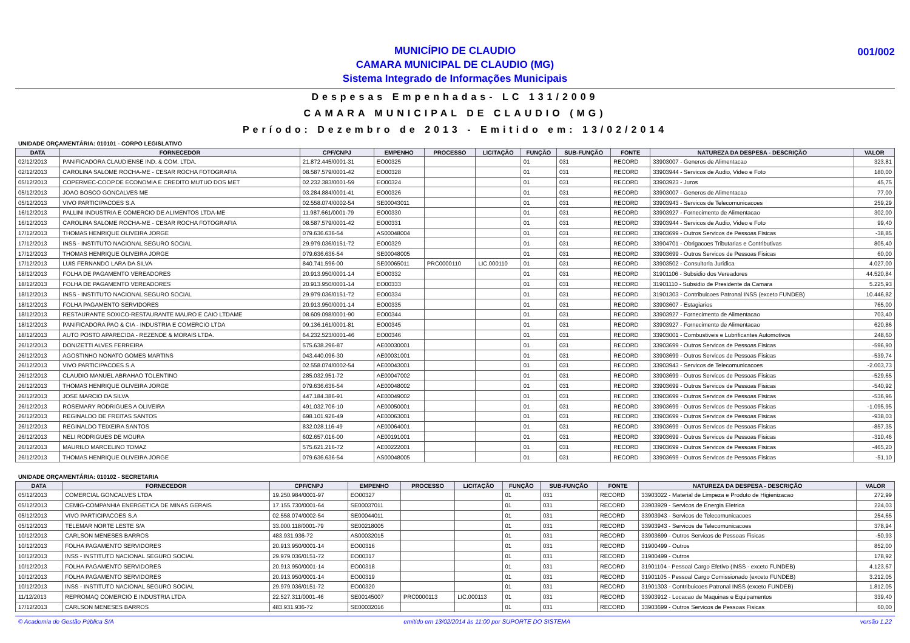001/002 MUNICÍPIO DE CLAUDIO
CAMARA MUNICIPAL DE CLAUDIO (MG)
Sistema Integrado de Informações Municipais
Despesas Empenhadas- LC 131/2009
CAMARA MUNICIPAL DE CLAUDIO (MG)
Período: Dezembro de 2013 - Emitido em: 13/02/2014
UNIDADE ORÇAMENTÁRIA: 010101 - CORPO LEGISLATIVO
| DATA | FORNECEDOR | CPF/CNPJ | EMPENHO | PROCESSO | LICITAÇÃO | FUNÇÃO | SUB-FUNÇÃO | FONTE | NATUREZA DA DESPESA - DESCRIÇÃO | VALOR |
| --- | --- | --- | --- | --- | --- | --- | --- | --- | --- | --- |
| 02/12/2013 | PANIFICADORA CLAUDIENSE IND. & COM. LTDA. | 21.872.445/0001-31 | EO00325 | | | 01 | 031 | RECORD | 33903007 - Generos de Alimentacao | 323,81 |
| 02/12/2013 | CAROLINA SALOME ROCHA-ME - CESAR ROCHA FOTOGRAFIA | 08.587.579/0001-42 | EO00328 | | | 01 | 031 | RECORD | 33903944 - Servicos de Audio, Video e Foto | 180,00 |
| 05/12/2013 | COPERMEC-COOP.DE ECONOMIA E CREDITO MUTUO DOS MET | 02.232.383/0001-59 | EO00324 | | | 01 | 031 | RECORD | 33903923 - Juros | 45,75 |
| 05/12/2013 | JOAO BOSCO GONCALVES ME | 03.284.884/0001-41 | EO00326 | | | 01 | 031 | RECORD | 33903007 - Generos de Alimentacao | 77,00 |
| 05/12/2013 | VIVO PARTICIPACOES S.A | 02.558.074/0002-54 | SE00043011 | | | 01 | 031 | RECORD | 33903943 - Servicos de Telecomunicacoes | 259,29 |
| 16/12/2013 | PALLINI INDUSTRIA E COMERCIO DE ALIMENTOS LTDA-ME | 11.987.661/0001-79 | EO00330 | | | 01 | 031 | RECORD | 33903927 - Fornecimento de Alimentacao | 302,00 |
| 16/12/2013 | CAROLINA SALOME ROCHA-ME - CESAR ROCHA FOTOGRAFIA | 08.587.579/0001-42 | EO00331 | | | 01 | 031 | RECORD | 33903944 - Servicos de Audio, Video e Foto | 99,40 |
| 17/12/2013 | THOMAS HENRIQUE OLIVEIRA JORGE | 079.636.636-54 | AS00048004 | | | 01 | 031 | RECORD | 33903699 - Outros Servicos de Pessoas Fisicas | -38,85 |
| 17/12/2013 | INSS - INSTITUTO NACIONAL SEGURO SOCIAL | 29.979.036/0151-72 | EO00329 | | | 01 | 031 | RECORD | 33904701 - Obrigacoes Tributarias e Contributivas | 805,40 |
| 17/12/2013 | THOMAS HENRIQUE OLIVEIRA JORGE | 079.636.636-54 | SE00048005 | | | 01 | 031 | RECORD | 33903699 - Outros Servicos de Pessoas Fisicas | 60,00 |
| 17/12/2013 | LUIS FERNANDO LARA DA SILVA | 840.741.596-00 | SE00065011 | PRC0000110 | LIC.000110 | 01 | 031 | RECORD | 33903502 - Consultoria Juridica | 4.027,00 |
| 18/12/2013 | FOLHA DE PAGAMENTO VEREADORES | 20.913.950/0001-14 | EO00332 | | | 01 | 031 | RECORD | 31901106 - Subsidio dos Vereadores | 44.520,84 |
| 18/12/2013 | FOLHA DE PAGAMENTO VEREADORES | 20.913.950/0001-14 | EO00333 | | | 01 | 031 | RECORD | 31901110 - Subsidio de Presidente da Camara | 5.225,93 |
| 18/12/2013 | INSS - INSTITUTO NACIONAL SEGURO SOCIAL | 29.979.036/0151-72 | EO00334 | | | 01 | 031 | RECORD | 31901303 - Contribuicoes Patronal INSS (exceto FUNDEB) | 10.446,82 |
| 18/12/2013 | FOLHA PAGAMENTO SERVIDORES | 20.913.950/0001-14 | EO00335 | | | 01 | 031 | RECORD | 33903607 - Estagiarios | 765,00 |
| 18/12/2013 | RESTAURANTE SOXICO-RESTAURANTE MAURO E CAIO LTDAME | 08.609.098/0001-90 | EO00344 | | | 01 | 031 | RECORD | 33903927 - Fornecimento de Alimentacao | 703,40 |
| 18/12/2013 | PANIFICADORA PAO & CIA - INDUSTRIA E COMERCIO LTDA | 09.136.161/0001-81 | EO00345 | | | 01 | 031 | RECORD | 33903927 - Fornecimento de Alimentacao | 620,86 |
| 18/12/2013 | AUTO POSTO APARECIDA - REZENDE & MORAIS LTDA. | 64.232.523/0001-46 | EO00346 | | | 01 | 031 | RECORD | 33903001 - Combustiveis e Lubrificantes Automotivos | 248,60 |
| 26/12/2013 | DONIZETTI ALVES FERREIRA | 575.638.296-87 | AE00030001 | | | 01 | 031 | RECORD | 33903699 - Outros Servicos de Pessoas Fisicas | -596,90 |
| 26/12/2013 | AGOSTINHO NONATO GOMES MARTINS | 043.440.096-30 | AE00031001 | | | 01 | 031 | RECORD | 33903699 - Outros Servicos de Pessoas Fisicas | -539,74 |
| 26/12/2013 | VIVO PARTICIPACOES S.A | 02.558.074/0002-54 | AE00043001 | | | 01 | 031 | RECORD | 33903943 - Servicos de Telecomunicacoes | -2.003,73 |
| 26/12/2013 | CLAUDIO MANUEL ABRAHAO TOLENTINO | 285.032.951-72 | AE00047002 | | | 01 | 031 | RECORD | 33903699 - Outros Servicos de Pessoas Fisicas | -529,65 |
| 26/12/2013 | THOMAS HENRIQUE OLIVEIRA JORGE | 079.636.636-54 | AE00048002 | | | 01 | 031 | RECORD | 33903699 - Outros Servicos de Pessoas Fisicas | -540,92 |
| 26/12/2013 | JOSE MARCIO DA SILVA | 447.184.386-91 | AE00049002 | | | 01 | 031 | RECORD | 33903699 - Outros Servicos de Pessoas Fisicas | -536,96 |
| 26/12/2013 | ROSEMARY RODRIGUES A OLIVEIRA | 491.032.706-10 | AE00050001 | | | 01 | 031 | RECORD | 33903699 - Outros Servicos de Pessoas Fisicas | -1.095,95 |
| 26/12/2013 | REGINALDO DE FREITAS SANTOS | 698.101.926-49 | AE00063001 | | | 01 | 031 | RECORD | 33903699 - Outros Servicos de Pessoas Fisicas | -938,03 |
| 26/12/2013 | REGINALDO TEIXEIRA SANTOS | 832.028.116-49 | AE00064001 | | | 01 | 031 | RECORD | 33903699 - Outros Servicos de Pessoas Fisicas | -857,35 |
| 26/12/2013 | NELI RODRIGUES DE MOURA | 602.657.016-00 | AE00191001 | | | 01 | 031 | RECORD | 33903699 - Outros Servicos de Pessoas Fisicas | -310,46 |
| 26/12/2013 | MAURILO MARCELINO TOMAZ | 575.621.216-72 | AE00222001 | | | 01 | 031 | RECORD | 33903699 - Outros Servicos de Pessoas Fisicas | -465,20 |
| 26/12/2013 | THOMAS HENRIQUE OLIVEIRA JORGE | 079.636.636-54 | AS00048005 | | | 01 | 031 | RECORD | 33903699 - Outros Servicos de Pessoas Fisicas | -51,10 |
UNIDADE ORÇAMENTÁRIA: 010102 - SECRETARIA
| DATA | FORNECEDOR | CPF/CNPJ | EMPENHO | PROCESSO | LICITAÇÃO | FUNÇÃO | SUB-FUNÇÃO | FONTE | NATUREZA DA DESPESA - DESCRIÇÃO | VALOR |
| --- | --- | --- | --- | --- | --- | --- | --- | --- | --- | --- |
| 05/12/2013 | COMERCIAL GONCALVES LTDA | 19.250.984/0001-97 | EO00327 | | | 01 | 031 | RECORD | 33903022 - Material de Limpeza e Produto de Higienizacao | 272,99 |
| 05/12/2013 | CEMIG-COMPANHIA ENERGETICA DE MINAS GERAIS | 17.155.730/0001-64 | SE00037011 | | | 01 | 031 | RECORD | 33903929 - Servicos de Energia Eletrica | 224,03 |
| 05/12/2013 | VIVO PARTICIPACOES S.A | 02.558.074/0002-54 | SE00044011 | | | 01 | 031 | RECORD | 33903943 - Servicos de Telecomunicacoes | 254,65 |
| 05/12/2013 | TELEMAR NORTE LESTE S/A | 33.000.118/0001-79 | SE00218005 | | | 01 | 031 | RECORD | 33903943 - Servicos de Telecomunicacoes | 378,94 |
| 10/12/2013 | CARLSON MENESES BARROS | 483.931.936-72 | AS00032015 | | | 01 | 031 | RECORD | 33903699 - Outros Servicos de Pessoas Fisicas | -50,93 |
| 10/12/2013 | FOLHA PAGAMENTO SERVIDORES | 20.913.950/0001-14 | EO00316 | | | 01 | 031 | RECORD | 31900499 - Outros | 852,00 |
| 10/12/2013 | INSS - INSTITUTO NACIONAL SEGURO SOCIAL | 29.979.036/0151-72 | EO00317 | | | 01 | 031 | RECORD | 31900499 - Outros | 178,92 |
| 10/12/2013 | FOLHA PAGAMENTO SERVIDORES | 20.913.950/0001-14 | EO00318 | | | 01 | 031 | RECORD | 31901104 - Pessoal Cargo Efetivo (INSS - exceto FUNDEB) | 4.123,67 |
| 10/12/2013 | FOLHA PAGAMENTO SERVIDORES | 20.913.950/0001-14 | EO00319 | | | 01 | 031 | RECORD | 31901105 - Pessoal Cargo Comissionado (exceto FUNDEB) | 3.212,05 |
| 10/12/2013 | INSS - INSTITUTO NACIONAL SEGURO SOCIAL | 29.979.036/0151-72 | EO00320 | | | 01 | 031 | RECORD | 31901303 - Contribuicoes Patronal INSS (exceto FUNDEB) | 1.812,05 |
| 11/12/2013 | REPROMAQ COMERCIO E INDUSTRIA LTDA | 22.527.311/0001-46 | SE00145007 | PRC0000113 | LIC.000113 | 01 | 031 | RECORD | 33903912 - Locacao de Maquinas e Equipamentos | 339,40 |
| 17/12/2013 | CARLSON MENESES BARROS | 483.931.936-72 | SE00032016 | | | 01 | 031 | RECORD | 33903699 - Outros Servicos de Pessoas Fisicas | 60,00 |
© Academia de Gestão Pública S/A emitido em 13/02/2014 às 11:00 por SUPORTE DO SISTEMA versão 1.22